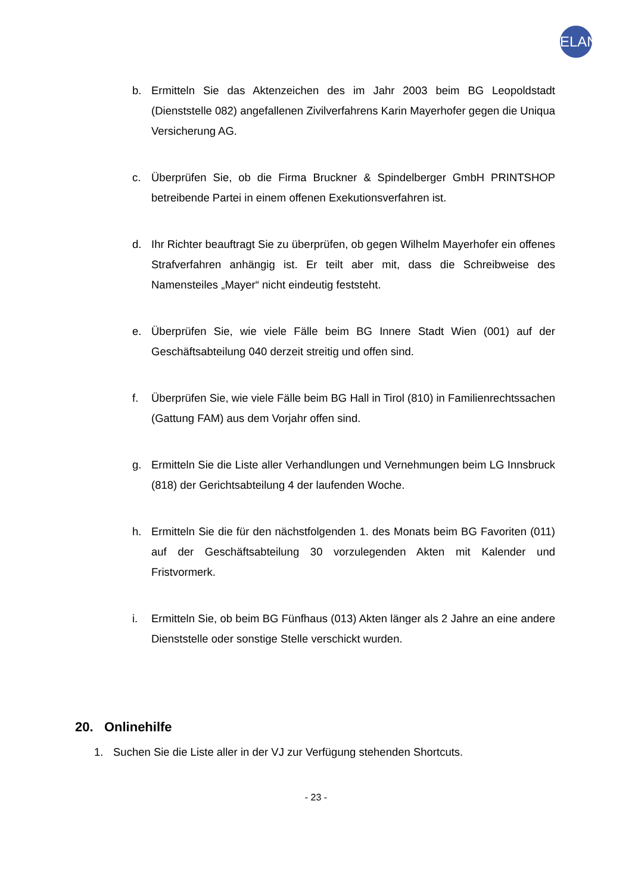ELAN
b. Ermitteln Sie das Aktenzeichen des im Jahr 2003 beim BG Leopoldstadt (Dienststelle 082) angefallenen Zivilverfahrens Karin Mayerhofer gegen die Uniqua Versicherung AG.
c. Überprüfen Sie, ob die Firma Bruckner & Spindelberger GmbH PRINTSHOP betreibende Partei in einem offenen Exekutionsverfahren ist.
d. Ihr Richter beauftragt Sie zu überprüfen, ob gegen Wilhelm Mayerhofer ein offenes Strafverfahren anhängig ist. Er teilt aber mit, dass die Schreibweise des Namensteiles „Mayer“ nicht eindeutig feststeht.
e. Überprüfen Sie, wie viele Fälle beim BG Innere Stadt Wien (001) auf der Geschäftsabteilung 040 derzeit streitig und offen sind.
f. Überprüfen Sie, wie viele Fälle beim BG Hall in Tirol (810) in Familienrechtssachen (Gattung FAM) aus dem Vorjahr offen sind.
g. Ermitteln Sie die Liste aller Verhandlungen und Vernehmungen beim LG Innsbruck (818) der Gerichtsabteilung 4 der laufenden Woche.
h. Ermitteln Sie die für den nächstfolgenden 1. des Monats beim BG Favoriten (011) auf der Geschäftsabteilung 30 vorzulegenden Akten mit Kalender und Fristvormerk.
i. Ermitteln Sie, ob beim BG Fünfhaus (013) Akten länger als 2 Jahre an eine andere Dienststelle oder sonstige Stelle verschickt wurden.
20. Onlinehilfe
1. Suchen Sie die Liste aller in der VJ zur Verfügung stehenden Shortcuts.
- 23 -